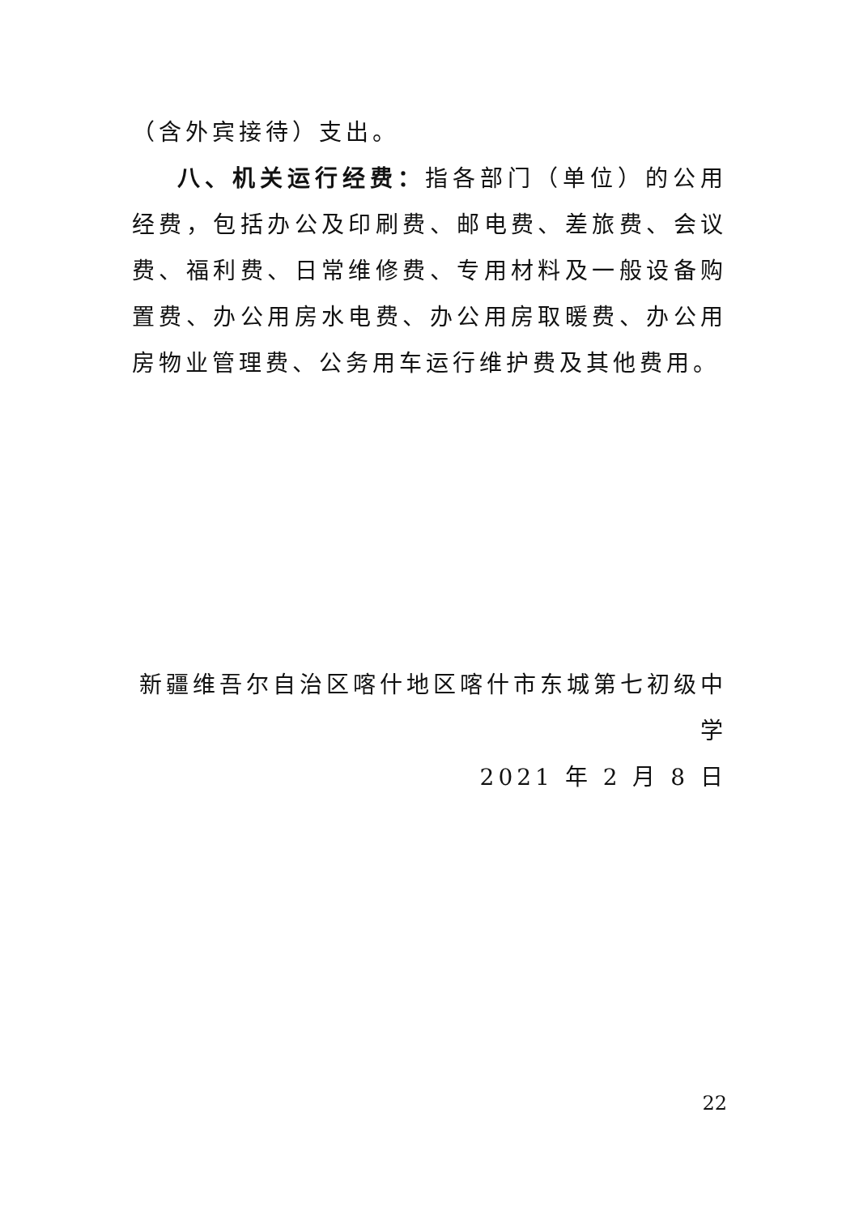（含外宾接待）支出。
八、机关运行经费：指各部门（单位）的公用经费，包括办公及印刷费、邮电费、差旅费、会议费、福利费、日常维修费、专用材料及一般设备购置费、办公用房水电费、办公用房取暖费、办公用房物业管理费、公务用车运行维护费及其他费用。
新疆维吾尔自治区喀什地区喀什市东城第七初级中学
2021 年 2 月 8 日
22